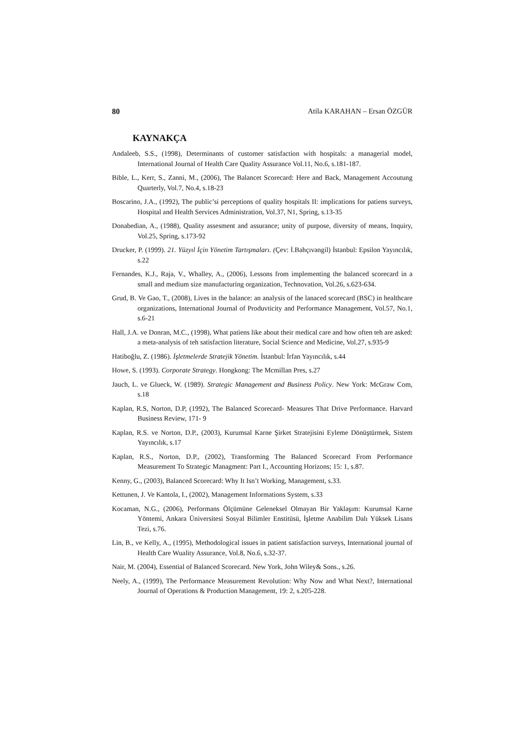80 Atila KARAHAN – Ersan ÖZGÜR
KAYNAKÇA
Andaleeb, S.S., (1998), Determinants of customer satisfaction with hospitals: a managerial model, International Journal of Health Care Quality Assurance Vol.11, No.6, s.181-187.
Bible, L., Kerr, S., Zanni, M., (2006), The Balancet Scorecard: Here and Back, Management Accoutung Quarterly, Vol.7, No.4, s.18-23
Boscarino, J.A., (1992), The public’si perceptions of quality hospitals II: implications for patiens surveys, Hospital and Health Services Administration, Vol.37, N1, Spring, s.13-35
Donabedian, A., (1988), Quality assesment and assurance; unity of purpose, diversity of means, Inquiry, Vol.25, Spring, s.173-92
Drucker, P. (1999). 21. Yüzyıl İçin Yönetim Tartışmaları. (Çev: İ.Bahçıvangil) İstanbul: Epsilon Yayıncılık, s.22
Fernandes, K.J., Raja, V., Whalley, A., (2006), Lessons from implementing the balanced scorecard in a small and medium size manufacturing organization, Technovation, Vol.26, s.623-634.
Grud, B. Ve Gao, T., (2008), Lives in the balance: an analysis of the lanaced scorecard (BSC) in healthcare organizations, International Journal of Produvticity and Performance Management, Vol.57, No.1, s.6-21
Hall, J.A. ve Donran, M.C., (1998), What patiens like about their medical care and how often teh are asked: a meta-analysis of teh satisfaction literature, Social Science and Medicine, Vol.27, s.935-9
Hatiboğlu, Z. (1986). İşletmelerde Stratejik Yönetim. İstanbul: İrfan Yayıncılık, s.44
Howe, S. (1993). Corporate Strategy. Hongkong: The Mcmillan Pres, s.27
Jauch, L. ve Glueck, W. (1989). Strategic Management and Business Policy. New York: McGraw Com, s.18
Kaplan, R.S, Norton, D.P, (1992), The Balanced Scorecard- Measures That Drive Performance. Harvard Business Review, 171- 9
Kaplan, R.S. ve Norton, D.P., (2003), Kurumsal Karne Şirket Stratejisini Eyleme Dönüştürmek, Sistem Yayıncılık, s.17
Kaplan, R.S., Norton, D.P., (2002), Transforming The Balanced Scorecard From Performance Measurement To Strategic Managment: Part I., Accounting Horizons; 15: 1, s.87.
Kenny, G., (2003), Balanced Scorecard: Why It Isn’t Working, Management, s.33.
Kettunen, J. Ve Kantola, I., (2002), Management Informations System, s.33
Kocaman, N.G., (2006), Performans Ölçümüne Geleneksel Olmayan Bir Yaklaşım: Kurumsal Karne Yöntemi, Ankara Üniversitesi Sosyal Bilimler Enstitüsü, İşletme Anabilim Dalı Yüksek Lisans Tezi, s.76.
Lin, B., ve Kelly, A., (1995), Methodological issues in patient satisfaction surveys, International journal of Health Care Wuality Assurance, Vol.8, No.6, s.32-37.
Nair, M. (2004), Essential of Balanced Scorecard. New York, John Wiley& Sons., s.26.
Neely, A., (1999), The Performance Measurement Revolution: Why Now and What Next?, International Journal of Operations & Production Management, 19: 2, s.205-228.